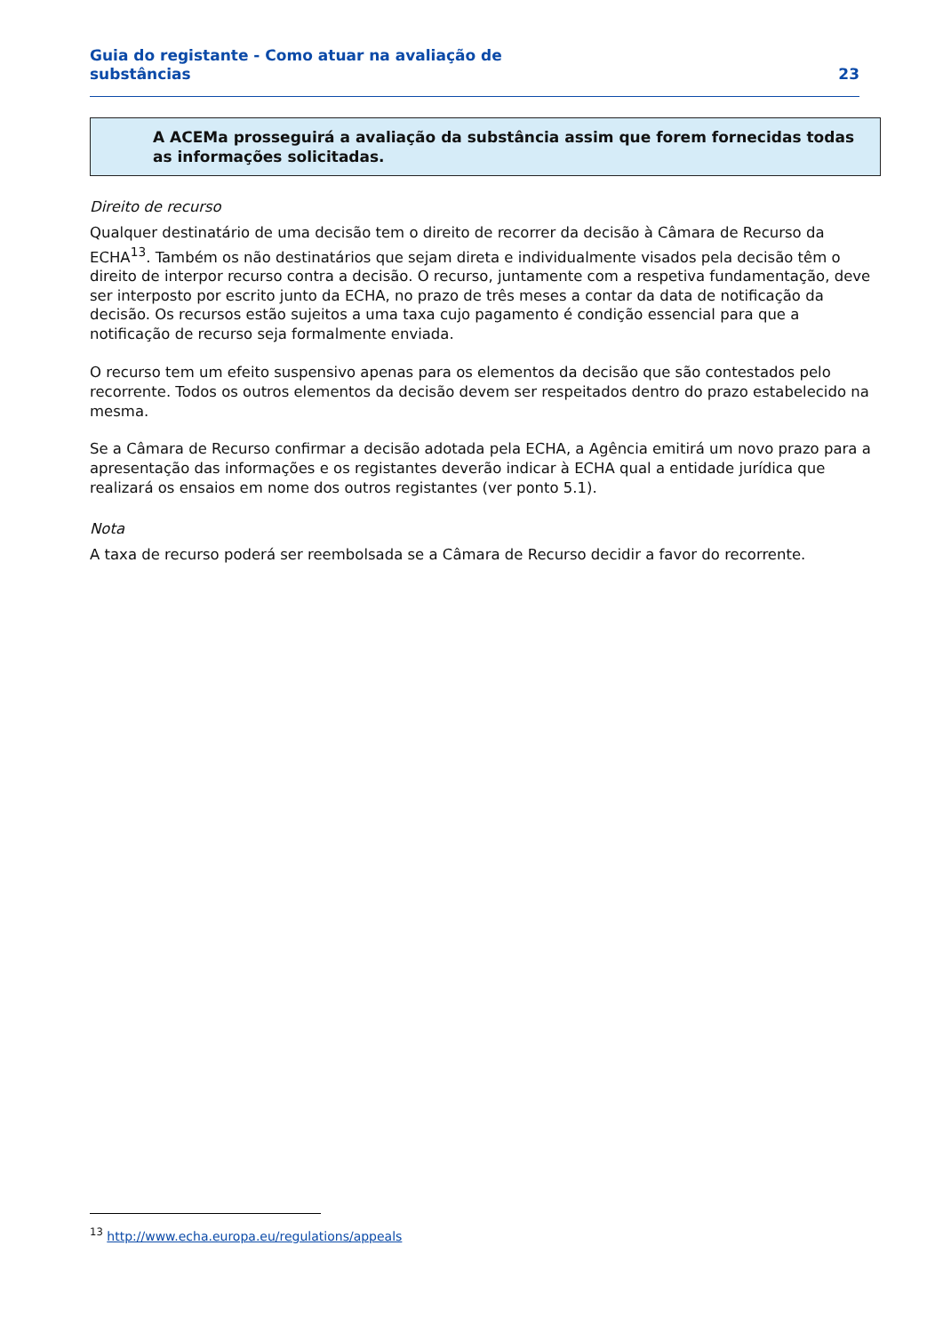Guia do registante - Como atuar na avaliação de
substâncias
23
A ACEMa prosseguirá a avaliação da substância assim que forem fornecidas todas as informações solicitadas.
Direito de recurso
Qualquer destinatário de uma decisão tem o direito de recorrer da decisão à Câmara de Recurso da ECHA<sup>13</sup>. Também os não destinatários que sejam direta e individualmente visados pela decisão têm o direito de interpor recurso contra a decisão. O recurso, juntamente com a respetiva fundamentação, deve ser interposto por escrito junto da ECHA, no prazo de três meses a contar da data de notificação da decisão. Os recursos estão sujeitos a uma taxa cujo pagamento é condição essencial para que a notificação de recurso seja formalmente enviada.
O recurso tem um efeito suspensivo apenas para os elementos da decisão que são contestados pelo recorrente. Todos os outros elementos da decisão devem ser respeitados dentro do prazo estabelecido na mesma.
Se a Câmara de Recurso confirmar a decisão adotada pela ECHA, a Agência emitirá um novo prazo para a apresentação das informações e os registantes deverão indicar à ECHA qual a entidade jurídica que realizará os ensaios em nome dos outros registantes (ver ponto 5.1).
Nota
A taxa de recurso poderá ser reembolsada se a Câmara de Recurso decidir a favor do recorrente.
<sup>13</sup> http://www.echa.europa.eu/regulations/appeals